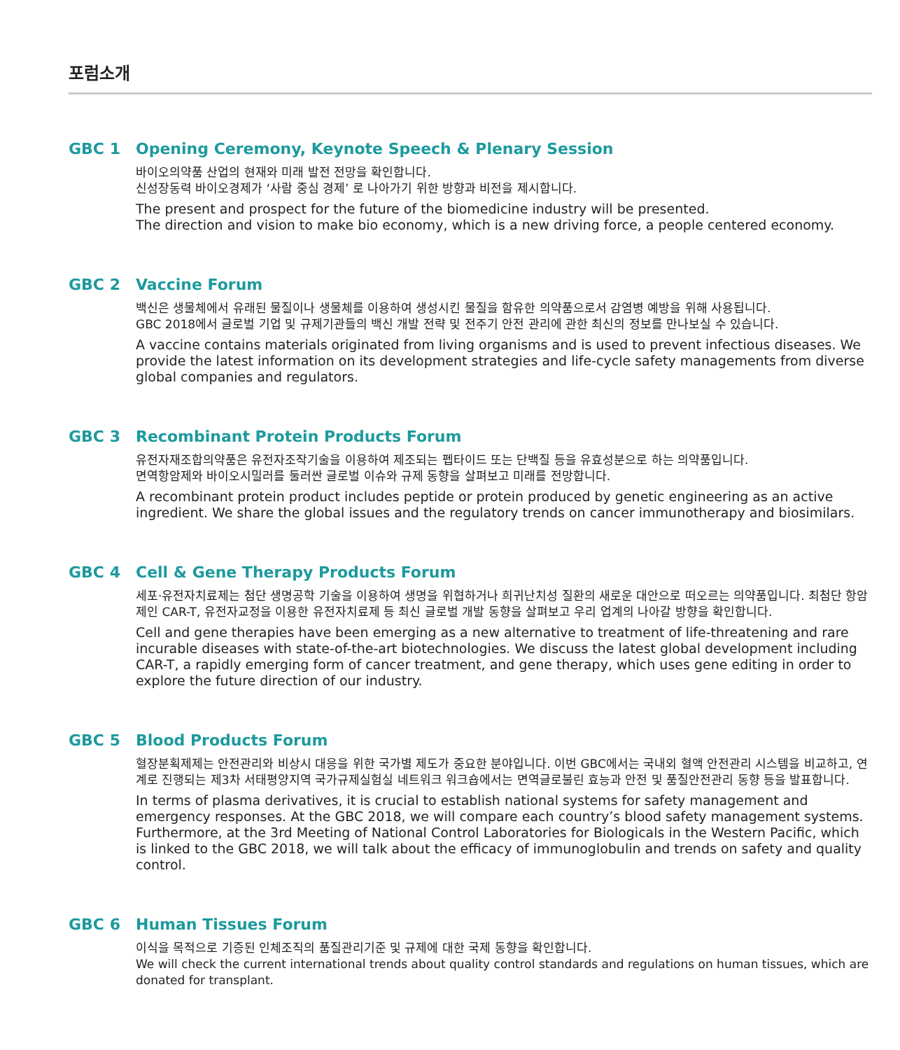포럼소개
GBC 1 Opening Ceremony, Keynote Speech & Plenary Session
바이오의약품 산업의 현재와 미래 발전 전망을 확인합니다.
신성장동력 바이오경제가 ‘사람 중심 경제’ 로 나아가기 위한 방향과 비전을 제시합니다.
The present and prospect for the future of the biomedicine industry will be presented.
The direction and vision to make bio economy, which is a new driving force, a people centered economy.
GBC 2 Vaccine Forum
백신은 생물체에서 유래된 물질이나 생물체를 이용하여 생성시킨 물질을 함유한 의약품으로서 감염병 예방을 위해 사용됩니다.
GBC 2018에서 글로벌 기업 및 규제기관들의 백신 개발 전략 및 전주기 안전 관리에 관한 최신의 정보를 만나보실 수 있습니다.
A vaccine contains materials originated from living organisms and is used to prevent infectious diseases. We provide the latest information on its development strategies and life-cycle safety managements from diverse global companies and regulators.
GBC 3 Recombinant Protein Products Forum
유전자재조합의약품은 유전자조작기술을 이용하여 제조되는 펩타이드 또는 단백질 등을 유효성분으로 하는 의약품입니다.
면역항암제와 바이오시밀러를 둘러싼 글로벌 이슈와 규제 동향을 살펴보고 미래를 전망합니다.
A recombinant protein product includes peptide or protein produced by genetic engineering as an active ingredient. We share the global issues and the regulatory trends on cancer immunotherapy and biosimilars.
GBC 4 Cell & Gene Therapy Products Forum
세포·유전자치료제는 첨단 생명공학 기술을 이용하여 생명을 위협하거나 희귀난치성 질환의 새로운 대안으로 떠오르는 의약품입니다. 최첨단 항암제인 CAR-T, 유전자교정을 이용한 유전자치료제 등 최신 글로벌 개발 동향을 살펴보고 우리 업계의 나아갈 방향을 확인합니다.
Cell and gene therapies have been emerging as a new alternative to treatment of life-threatening and rare incurable diseases with state-of-the-art biotechnologies. We discuss the latest global development including CAR-T, a rapidly emerging form of cancer treatment, and gene therapy, which uses gene editing in order to explore the future direction of our industry.
GBC 5 Blood Products Forum
혈장분획제제는 안전관리와 비상시 대응을 위한 국가별 제도가 중요한 분야입니다. 이번 GBC에서는 국내외 혈액 안전관리 시스템을 비교하고, 연계로 진행되는 제3차 서태평양지역 국가규제실험실 네트워크 워크숍에서는 면역글로불린 효능과 안전 및 품질안전관리 동향 등을 발표합니다.
In terms of plasma derivatives, it is crucial to establish national systems for safety management and emergency responses. At the GBC 2018, we will compare each country’s blood safety management systems. Furthermore, at the 3rd Meeting of National Control Laboratories for Biologicals in the Western Pacific, which is linked to the GBC 2018, we will talk about the efficacy of immunoglobulin and trends on safety and quality control.
GBC 6 Human Tissues Forum
이식을 목적으로 기증된 인체조직의 품질관리기준 및 규제에 대한 국제 동향을 확인합니다.
We will check the current international trends about quality control standards and regulations on human tissues, which are donated for transplant.